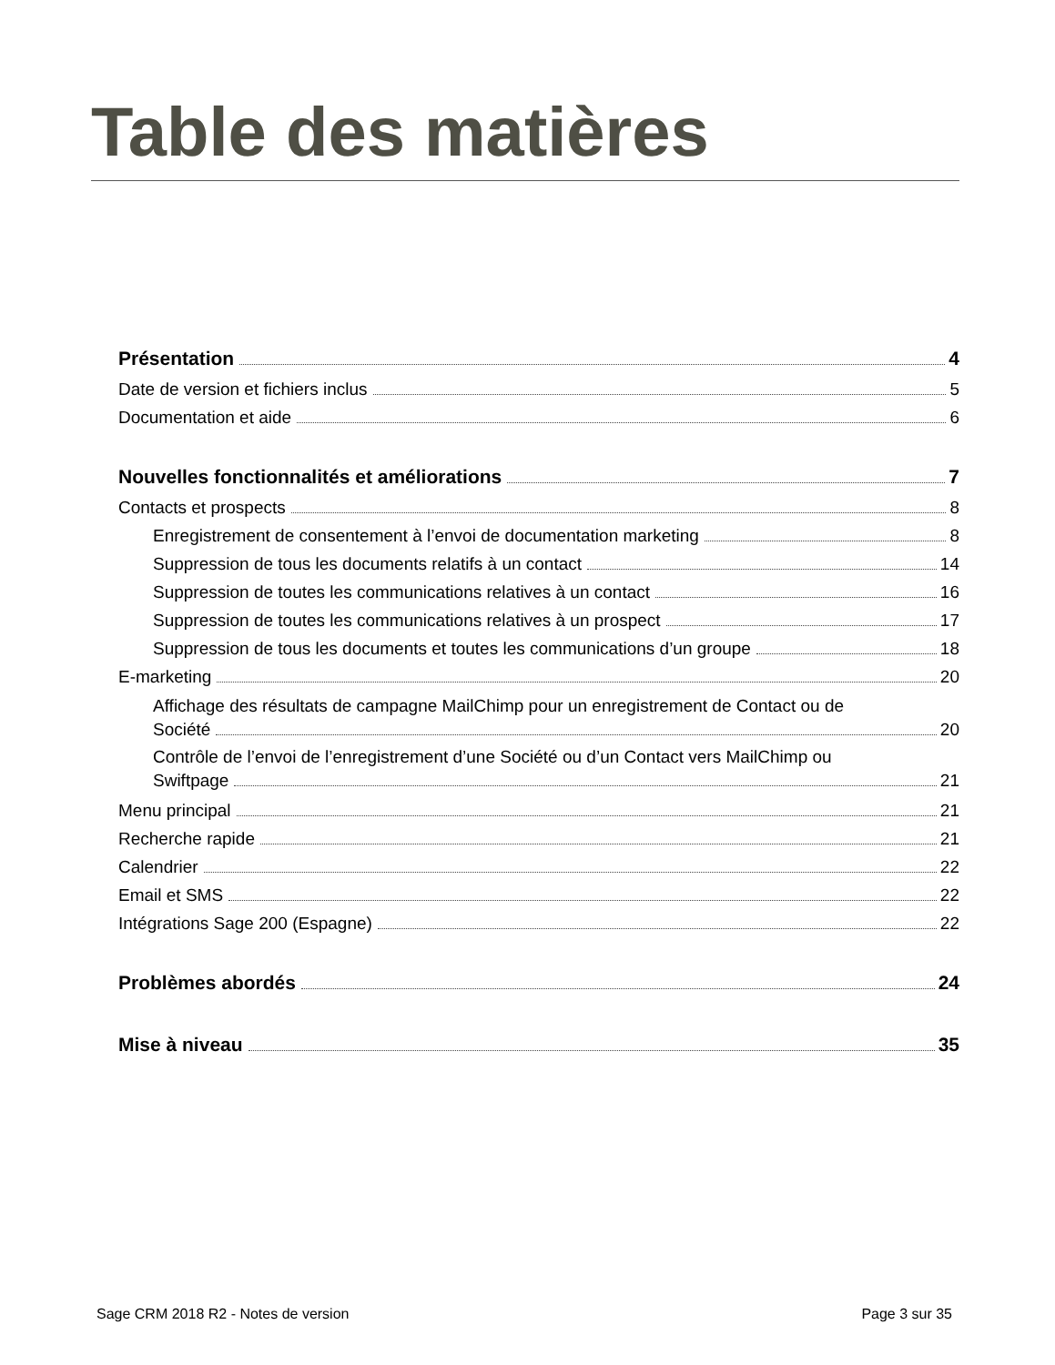Table des matières
Présentation 4
Date de version et fichiers inclus 5
Documentation et aide 6
Nouvelles fonctionnalités et améliorations 7
Contacts et prospects 8
Enregistrement de consentement à l’envoi de documentation marketing 8
Suppression de tous les documents relatifs à un contact 14
Suppression de toutes les communications relatives à un contact 16
Suppression de toutes les communications relatives à un prospect 17
Suppression de tous les documents et toutes les communications d’un groupe 18
E-marketing 20
Affichage des résultats de campagne MailChimp pour un enregistrement de Contact ou de
Société 20
Contrôle de l’envoi de l’enregistrement d’une Société ou d’un Contact vers MailChimp ou
Swiftpage 21
Menu principal 21
Recherche rapide 21
Calendrier 22
Email et SMS 22
Intégrations Sage 200 (Espagne) 22
Problèmes abordés 24
Mise à niveau 35
Sage CRM 2018 R2 - Notes de version Page 3 sur 35